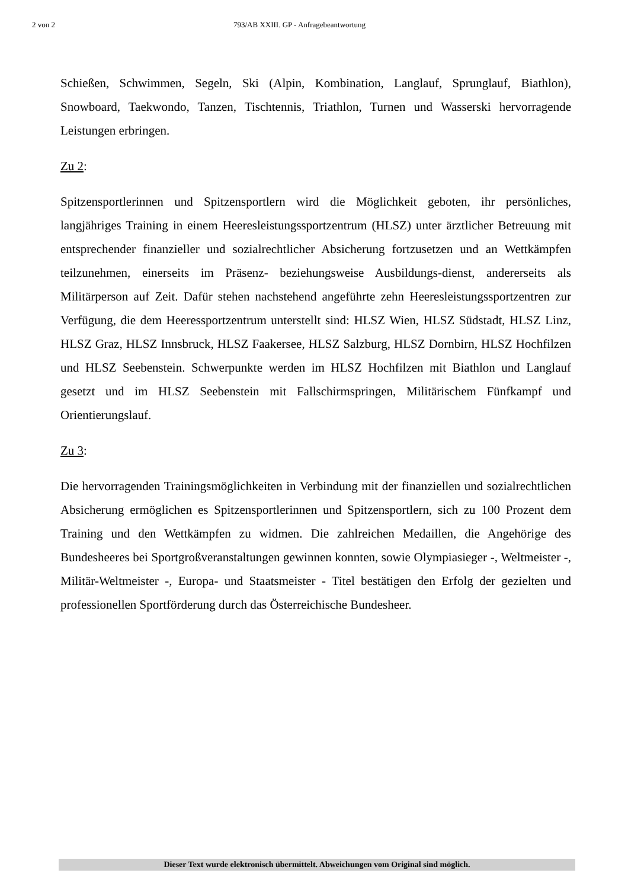2 von 2 793/AB XXIII. GP - Anfragebeantwortung
Schießen, Schwimmen, Segeln, Ski (Alpin, Kombination, Langlauf, Sprunglauf, Biathlon), Snowboard, Taekwondo, Tanzen, Tischtennis, Triathlon, Turnen und Wasserski hervorragende Leistungen erbringen.
Zu 2:
Spitzensportlerinnen und Spitzensportlern wird die Möglichkeit geboten, ihr persönliches, langjähriges Training in einem Heeresleistungssportzentrum (HLSZ) unter ärztlicher Betreuung mit entsprechender finanzieller und sozialrechtlicher Absicherung fortzusetzen und an Wettkämpfen teilzunehmen, einerseits im Präsenz- beziehungsweise Ausbildungs-dienst, andererseits als Militärperson auf Zeit. Dafür stehen nachstehend angeführte zehn Heeresleistungssportzentren zur Verfügung, die dem Heeressportzentrum unterstellt sind: HLSZ Wien, HLSZ Südstadt, HLSZ Linz, HLSZ Graz, HLSZ Innsbruck, HLSZ Faakersee, HLSZ Salzburg, HLSZ Dornbirn, HLSZ Hochfilzen und HLSZ Seebenstein. Schwerpunkte werden im HLSZ Hochfilzen mit Biathlon und Langlauf gesetzt und im HLSZ Seebenstein mit Fallschirmspringen, Militärischem Fünfkampf und Orientierungslauf.
Zu 3:
Die hervorragenden Trainingsmöglichkeiten in Verbindung mit der finanziellen und sozialrechtlichen Absicherung ermöglichen es Spitzensportlerinnen und Spitzensportlern, sich zu 100 Prozent dem Training und den Wettkämpfen zu widmen. Die zahlreichen Medaillen, die Angehörige des Bundesheeres bei Sportgroßveranstaltungen gewinnen konnten, sowie Olympiasieger -, Weltmeister -, Militär-Weltmeister -, Europa- und Staatsmeister - Titel bestätigen den Erfolg der gezielten und professionellen Sportförderung durch das Österreichische Bundesheer.
Dieser Text wurde elektronisch übermittelt. Abweichungen vom Original sind möglich.